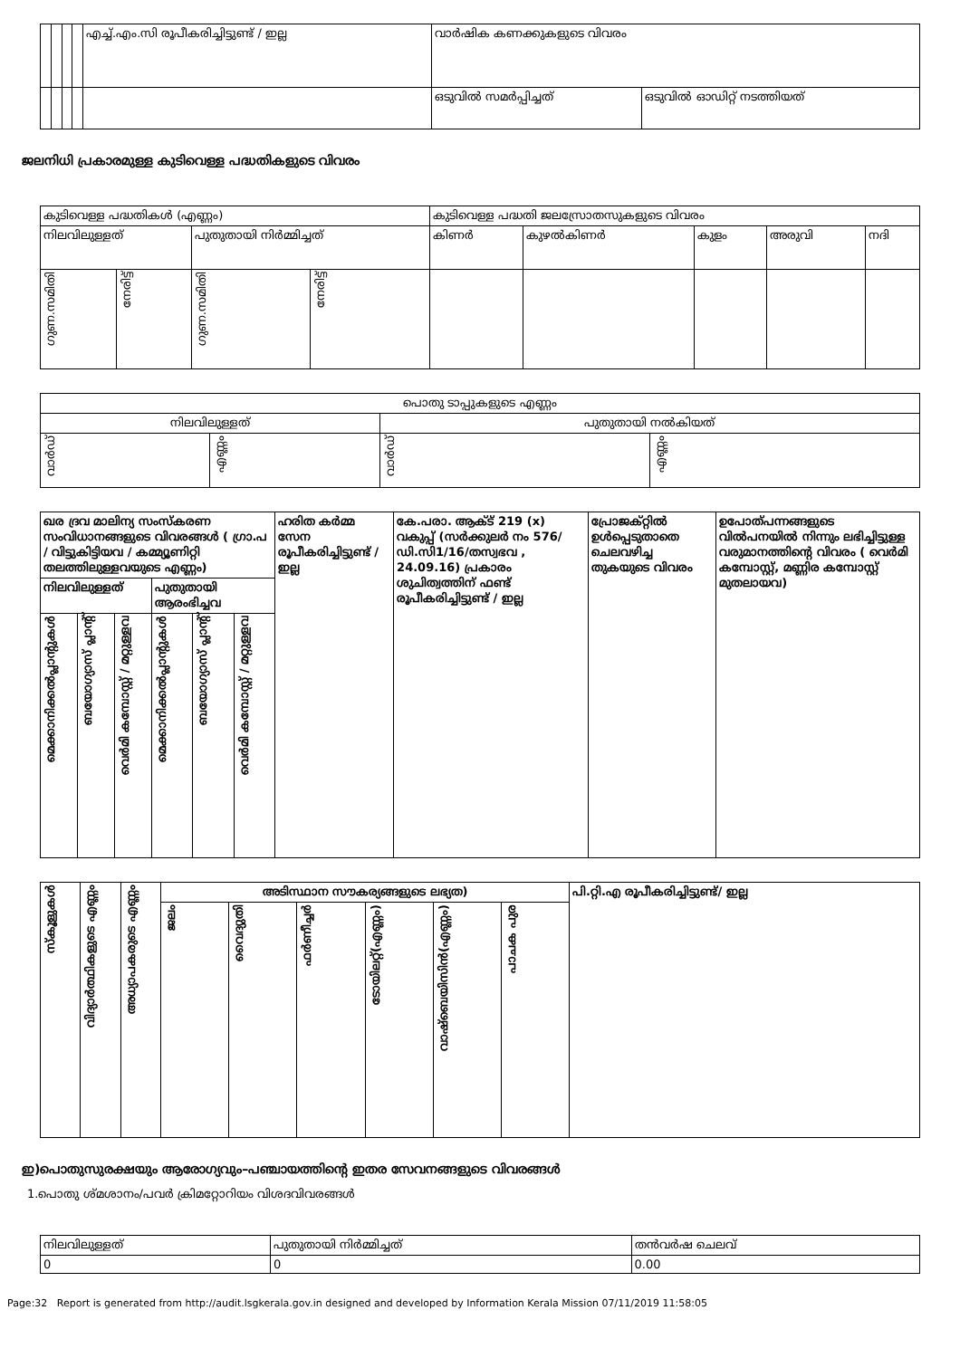| | | | | എച്ച്.എം.സി രൂപീകരിച്ചിട്ടുണ്ട് / ഇല്ല | വാർഷിക കണക്കുകളുടെ വിവരം | |
| | | | | | ഒടുവിൽ സമർപ്പിച്ചത് | ഒടുവിൽ ഓഡിറ്റ് നടത്തിയത് |
ജലനിധി പ്രകാരമുള്ള കുടിവെള്ള പദ്ധതികളുടെ വിവരം
| കുടിവെള്ള പദ്ധതികൾ (എണ്ണം) | | | | കുടിവെള്ള പദ്ധതി ജലസ്രോതസുകളുടെ വിവരം | | | | |
| നിലവിലുള്ളത് | | പുതുതായി നിർമ്മിച്ചത് | | കിണർ | കുഴൽകിണർ | കുളം | അരുവി | നദി |
| ഗുണ.സമിതി | നേരിട്ട് | ഗുണ.സമിതി | നേരിട്ട് | | | | | |
| പൊതു ടാപ്പുകളുടെ എണ്ണം | | | |
| നിലവിലുള്ളത് | | പുതുതായി നൽകിയത് | |
| വാർഡ് | എണ്ണം | വാർഡ് | എണ്ണം |
| ഖര ദ്രവ മാലിന്യ സംസ്കരണ സംവിധാനങ്ങളുടെ വിവരങ്ങൾ ( ഗ്രാ.പ / വിട്ടുകിട്ടിയവ / കമ്മ്യൂണിറ്റി തലത്തിലുള്ളവയുടെ എണ്ണം) | | | | | | ഹരിത കർമ്മ സേന രൂപീകരിച്ചിട്ടുണ്ട് / ഇല്ല | കേ.പരാ. ആക്ട് 219 (x) വകുപ്പ് (സർക്കുലർ നം 576/ ഡി.സി1/16/തസ്വഭവ , 24.09.16) പ്രകാരം ശുചിത്വത്തിന് ഫണ്ട് രൂപീകരിച്ചിട്ടുണ്ട് / ഇല്ല | പ്രോജക്റ്റിൽ ഉൾപ്പെടുതാതെ ചെലവഴിച്ച തുകയുടെ വിവരം | ഉപോത്പന്നങ്ങളുടെ വിൽപനയിൽ നിന്നും ലഭിച്ചിട്ടുള്ള വരുമാനത്തിന്റെ വിവരം ( വെർമി കമ്പോസ്റ്റ്, മണ്ണിര കമ്പോസ്റ്റ് മുതലായവ) |
| നിലവിലുള്ളത് | | | പുതുതായി ആരംഭിച്ചവ | | | | | | |
| മെക്കാനിക്കൽപ്ലാന്റുകൾ | ബയോഗ്യാസ് പ്ലാന്റ് | വെർമി കമ്പോസ്റ്റ് / മറ്റുള്ളവ | മെക്കാനിക്കൽപ്ലാന്റുകൾ | ബയോഗ്യാസ് പ്ലാന്റ് | വെർമി കമ്പോസ്റ്റ് / മറ്റുള്ളവ | | | | |
| സ്കൂളുകൾ | വിദ്യാർത്ഥികളുടെ എണ്ണം | അധ്യാപകരുടെ എണ്ണം | അടിസ്ഥാന സൗകര്യങ്ങളുടെ ലഭ്യത) | | | | | | പി.റ്റി.എ രൂപീകരിച്ചിട്ടുണ്ട്/ ഇല്ല |
| | | | ജലം | വൈദ്യുതി | ഫർണീച്ചർ | ടോയിലറ്റ്(എണ്ണം) | വാഷ്ബെയിസിൻ(എണ്ണം) | പാചക പുര | |
ഇ)പൊതുസുരക്ഷയും ആരോഗ്യവും–പഞ്ചായത്തിന്റെ ഇതര സേവനങ്ങളുടെ വിവരങ്ങൾ
1.പൊതു ശ്മശാനം/പവർ ക്രിമറ്റോറിയം വിശദവിവരങ്ങൾ
| നിലവിലുള്ളത് | പുതുതായി നിർമ്മിച്ചത് | തൻവർഷ ചെലവ് |
| 0 | 0 | 0.00 |
Page:32 Report is generated from http://audit.lsgkerala.gov.in designed and developed by Information Kerala Mission 07/11/2019 11:58:05